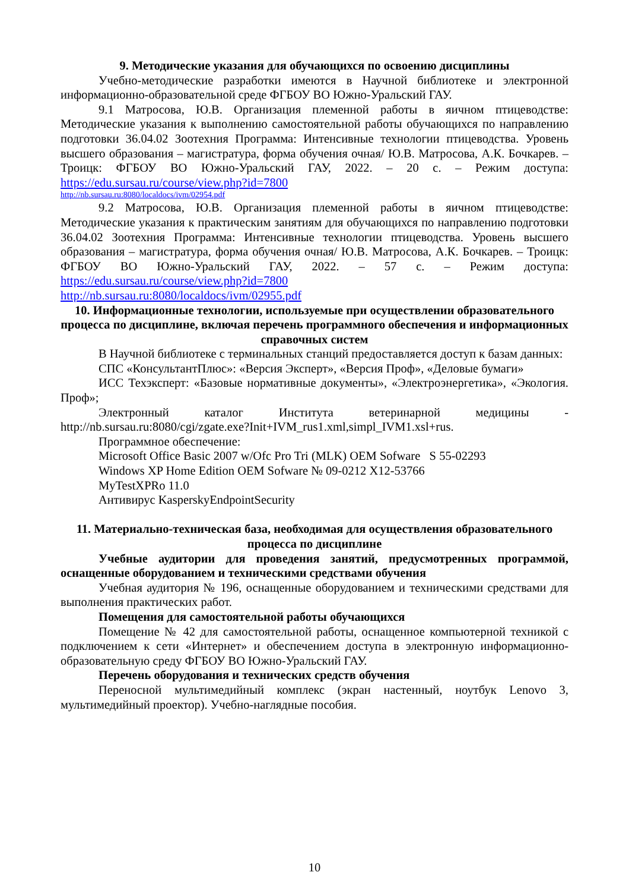9. Методические указания для обучающихся по освоению дисциплины
Учебно-методические разработки имеются в Научной библиотеке и электронной информационно-образовательной среде ФГБОУ ВО Южно-Уральский ГАУ.
9.1 Матросова, Ю.В. Организация племенной работы в яичном птицеводстве: Методические указания к выполнению самостоятельной работы обучающихся по направлению подготовки 36.04.02 Зоотехния Программа: Интенсивные технологии птицеводства. Уровень высшего образования – магистратура, форма обучения очная/ Ю.В. Матросова, А.К. Бочкарев. – Троицк: ФГБОУ ВО Южно-Уральский ГАУ, 2022. – 20 с. – Режим доступа: https://edu.sursau.ru/course/view.php?id=7800
http://nb.sursau.ru:8080/localdocs/ivm/02954.pdf
9.2 Матросова, Ю.В. Организация племенной работы в яичном птицеводстве: Методические указания к практическим занятиям для обучающихся по направлению подготовки 36.04.02 Зоотехния Программа: Интенсивные технологии птицеводства. Уровень высшего образования – магистратура, форма обучения очная/ Ю.В. Матросова, А.К. Бочкарев. – Троицк: ФГБОУ ВО Южно-Уральский ГАУ, 2022. – 57 с. – Режим доступа: https://edu.sursau.ru/course/view.php?id=7800
http://nb.sursau.ru:8080/localdocs/ivm/02955.pdf
10. Информационные технологии, используемые при осуществлении образовательного процесса по дисциплине, включая перечень программного обеспечения и информационных справочных систем
В Научной библиотеке с терминальных станций предоставляется доступ к базам данных:
СПС «КонсультантПлюс»: «Версия Эксперт», «Версия Проф», «Деловые бумаги»
ИСС Техэксперт: «Базовые нормативные документы», «Электроэнергетика», «Экология. Проф»;
Электронный каталог Института ветеринарной медицины - http://nb.sursau.ru:8080/cgi/zgate.exe?Init+IVM_rus1.xml,simpl_IVM1.xsl+rus.
Программное обеспечение:
Microsoft Office Basic 2007 w/Ofc Pro Tri (MLK) OEM Sofware S 55-02293
Windows XP Home Edition OEM Sofware № 09-0212 X12-53766
MyTestXPRo 11.0
Антивирус KasperskyEndpointSecurity
11. Материально-техническая база, необходимая для осуществления образовательного процесса по дисциплине
Учебные аудитории для проведения занятий, предусмотренных программой, оснащенные оборудованием и техническими средствами обучения
Учебная аудитория № 196, оснащенные оборудованием и техническими средствами для выполнения практических работ.
Помещения для самостоятельной работы обучающихся
Помещение № 42 для самостоятельной работы, оснащенное компьютерной техникой с подключением к сети «Интернет» и обеспечением доступа в электронную информационно-образовательную среду ФГБОУ ВО Южно-Уральский ГАУ.
Перечень оборудования и технических средств обучения
Переносной мультимедийный комплекс (экран настенный, ноутбук Lenovo 3, мультимедийный проектор). Учебно-наглядные пособия.
10